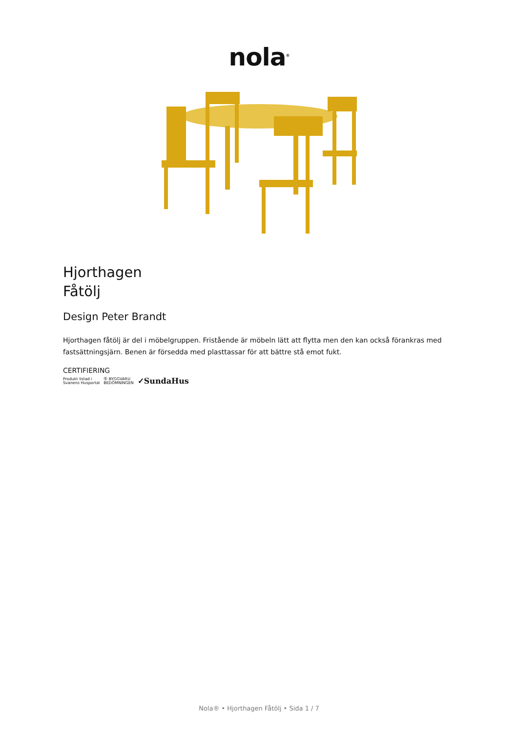nola<sup>®</sup>
Hjorthagen
Fåtölj
Design Peter Brandt
Hjorthagen fåtölj är del i möbelgruppen. Fristående är möbeln lätt att flytta men den kan också förankras med fastsättningsjärn. Benen är försedda med plasttassar för att bättre stå emot fukt.
CERTIFIERING
Produkt listad i
Svanens Husportal Ⓑ BYGGVARU
BEDÖMNINGEN ✓SundaHus
Nola® • Hjorthagen Fåtölj • Sida 1 / 7